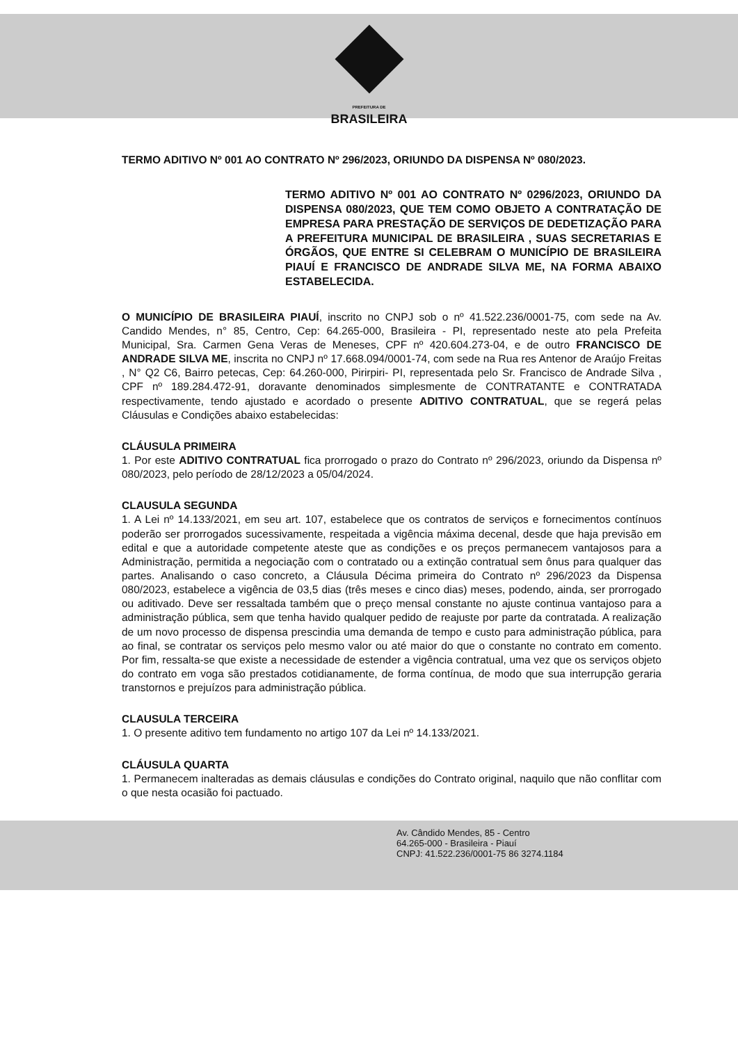PREFEITURA DE
BRASILEIRA
TERMO ADITIVO Nº 001 AO CONTRATO Nº 296/2023, ORIUNDO DA DISPENSA Nº 080/2023.
TERMO ADITIVO Nº 001 AO CONTRATO Nº 0296/2023, ORIUNDO DA DISPENSA 080/2023, QUE TEM COMO OBJETO A CONTRATAÇÃO DE EMPRESA PARA PRESTAÇÃO DE SERVIÇOS DE DEDETIZAÇÃO PARA A PREFEITURA MUNICIPAL DE BRASILEIRA , SUAS SECRETARIAS E ÓRGÃOS, QUE ENTRE SI CELEBRAM O MUNICÍPIO DE BRASILEIRA PIAUÍ E FRANCISCO DE ANDRADE SILVA ME, NA FORMA ABAIXO ESTABELECIDA.
O MUNICÍPIO DE BRASILEIRA PIAUÍ, inscrito no CNPJ sob o nº 41.522.236/0001-75, com sede na Av. Candido Mendes, n° 85, Centro, Cep: 64.265-000, Brasileira - PI, representado neste ato pela Prefeita Municipal, Sra. Carmen Gena Veras de Meneses, CPF nº 420.604.273-04, e de outro FRANCISCO DE ANDRADE SILVA ME, inscrita no CNPJ nº 17.668.094/0001-74, com sede na Rua res Antenor de Araújo Freitas , N° Q2 C6, Bairro petecas, Cep: 64.260-000, Pirirpiri- PI, representada pelo Sr. Francisco de Andrade Silva , CPF nº 189.284.472-91, doravante denominados simplesmente de CONTRATANTE e CONTRATADA respectivamente, tendo ajustado e acordado o presente ADITIVO CONTRATUAL, que se regerá pelas Cláusulas e Condições abaixo estabelecidas:
CLÁUSULA PRIMEIRA
1. Por este ADITIVO CONTRATUAL fica prorrogado o prazo do Contrato nº 296/2023, oriundo da Dispensa nº 080/2023, pelo período de 28/12/2023 a 05/04/2024.
CLAUSULA SEGUNDA
1. A Lei nº 14.133/2021, em seu art. 107, estabelece que os contratos de serviços e fornecimentos contínuos poderão ser prorrogados sucessivamente, respeitada a vigência máxima decenal, desde que haja previsão em edital e que a autoridade competente ateste que as condições e os preços permanecem vantajosos para a Administração, permitida a negociação com o contratado ou a extinção contratual sem ônus para qualquer das partes. Analisando o caso concreto, a Cláusula Décima primeira do Contrato nº 296/2023 da Dispensa 080/2023, estabelece a vigência de 03,5 dias (três meses e cinco dias) meses, podendo, ainda, ser prorrogado ou aditivado. Deve ser ressaltada também que o preço mensal constante no ajuste continua vantajoso para a administração pública, sem que tenha havido qualquer pedido de reajuste por parte da contratada. A realização de um novo processo de dispensa prescindia uma demanda de tempo e custo para administração pública, para ao final, se contratar os serviços pelo mesmo valor ou até maior do que o constante no contrato em comento. Por fim, ressalta-se que existe a necessidade de estender a vigência contratual, uma vez que os serviços objeto do contrato em voga são prestados cotidianamente, de forma contínua, de modo que sua interrupção geraria transtornos e prejuízos para administração pública.
CLAUSULA TERCEIRA
1. O presente aditivo tem fundamento no artigo 107 da Lei nº 14.133/2021.
CLÁUSULA QUARTA
1. Permanecem inalteradas as demais cláusulas e condições do Contrato original, naquilo que não conflitar com o que nesta ocasião foi pactuado.
Av. Cândido Mendes, 85 - Centro
64.265-000 - Brasileira - Piauí
CNPJ: 41.522.236/0001-75 86 3274.1184